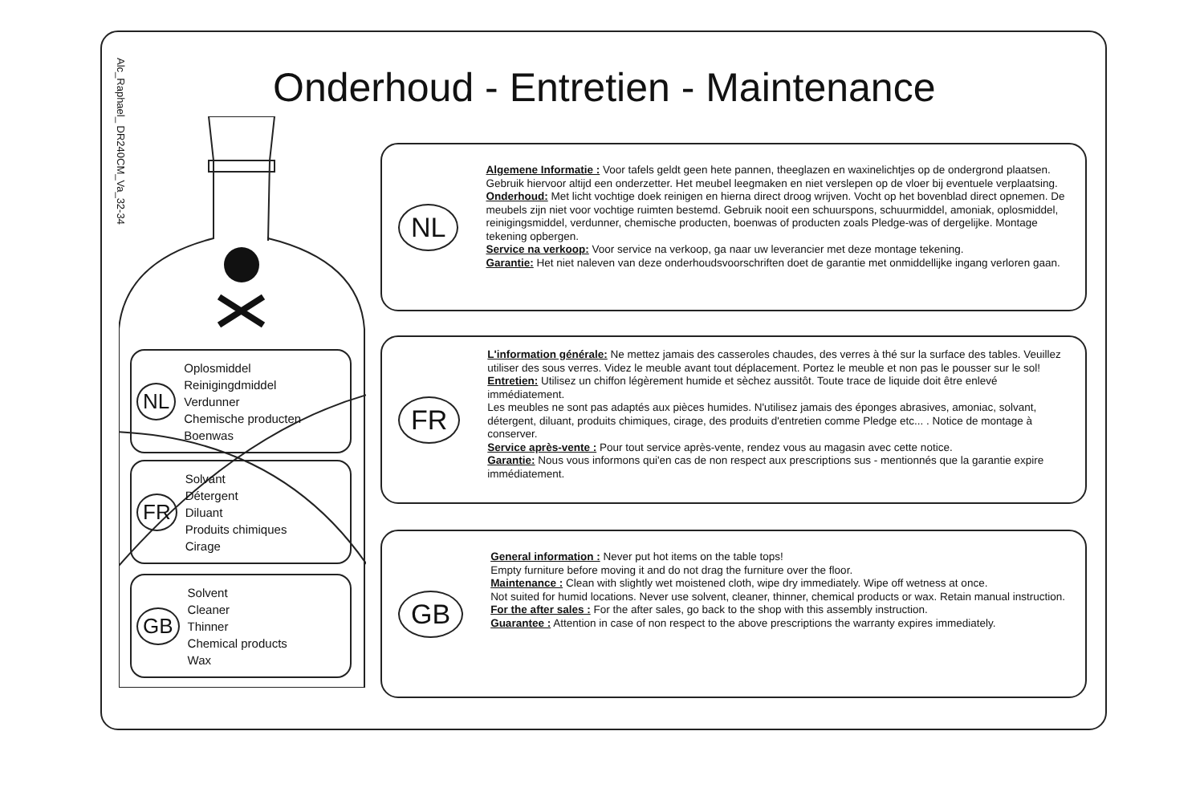Alc_Raphael_ DR240CM_Va_32-34
Onderhoud - Entretien - Maintenance
NL
Oplosmiddel
Reinigingdmiddel
Verdunner
Chemische producten
Boenwas
FR
Solvant
Détergent
Diluant
Produits chimiques
Cirage
GB
Solvent
Cleaner
Thinner
Chemical products
Wax
NL
Algemene Informatie : Voor tafels geldt geen hete pannen, theeglazen en waxinelichtjes op de ondergrond plaatsen. Gebruik hiervoor altijd een onderzetter. Het meubel leegmaken en niet verslepen op de vloer bij eventuele verplaatsing.
Onderhoud: Met licht vochtige doek reinigen en hierna direct droog wrijven. Vocht op het bovenblad direct opnemen. De meubels zijn niet voor vochtige ruimten bestemd. Gebruik nooit een schuurspons, schuurmiddel, amoniak, oplosmiddel, reinigingsmiddel, verdunner, chemische producten, boenwas of producten zoals Pledge-was of dergelijke. Montage tekening opbergen.
Service na verkoop: Voor service na verkoop, ga naar uw leverancier met deze montage tekening.
Garantie: Het niet naleven van deze onderhoudsvoorschriften doet de garantie met onmiddellijke ingang verloren gaan.
FR
L'information générale: Ne mettez jamais des casseroles chaudes, des verres à thé sur la surface des tables. Veuillez utiliser des sous verres. Videz le meuble avant tout déplacement. Portez le meuble et non pas le pousser sur le sol!
Entretien: Utilisez un chiffon légèrement humide et sèchez aussitôt. Toute trace de liquide doit être enlevé immédiatement.
Les meubles ne sont pas adaptés aux pièces humides. N'utilisez jamais des éponges abrasives, amoniac, solvant, détergent, diluant, produits chimiques, cirage, des produits d'entretien comme Pledge etc... . Notice de montage à conserver.
Service après-vente : Pour tout service après-vente, rendez vous au magasin avec cette notice.
Garantie: Nous vous informons qui'en cas de non respect aux prescriptions sus - mentionnés que la garantie expire immédiatement.
GB
General information : Never put hot items on the table tops!
Empty furniture before moving it and do not drag the furniture over the floor.
Maintenance : Clean with slightly wet moistened cloth, wipe dry immediately. Wipe off wetness at once.
Not suited for humid locations. Never use solvent, cleaner, thinner, chemical products or wax. Retain manual instruction.
For the after sales : For the after sales, go back to the shop with this assembly instruction.
Guarantee : Attention in case of non respect to the above prescriptions the warranty expires immediately.